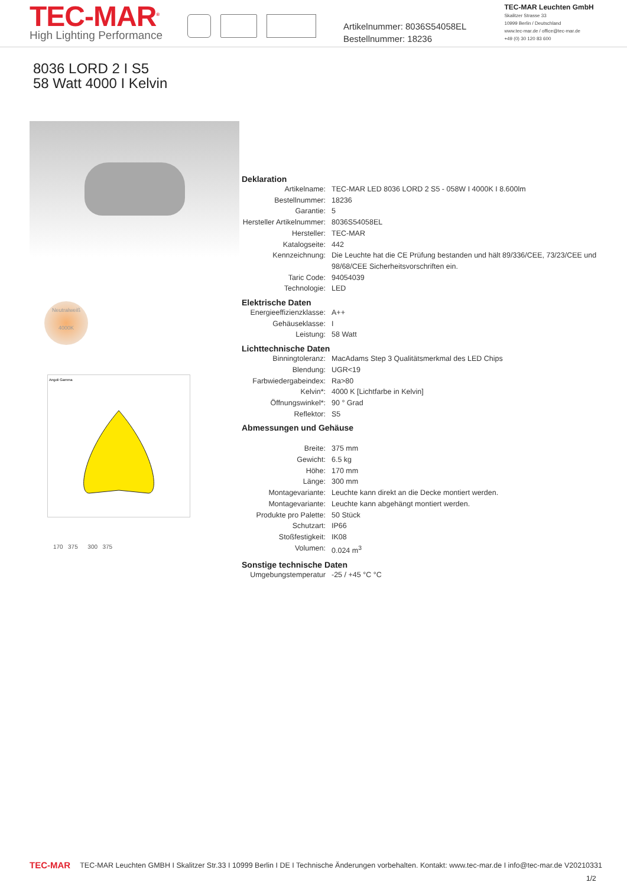TEC-MAR<sup>®</sup>
High Lighting Performance
Artikelnummer: 8036S54058EL
Bestellnummer: 18236
TEC-MAR Leuchten GmbH
Skalitzer Strasse 33
10999 Berlin / Deutschland
www.tec-mar.de / office@tec-mar.de
+49 (0) 30 120 83 600
8036 LORD 2 I S5
58 Watt 4000 I Kelvin
Neutralweiß
4000K
Angoli Gamma
170 375 300 375
Deklaration
| Artikelname: | TEC-MAR LED 8036 LORD 2 S5 - 058W I 4000K I 8.600lm |
| Bestellnummer: | 18236 |
| Garantie: | 5 |
| Hersteller Artikelnummer: | 8036S54058EL |
| Hersteller: | TEC-MAR |
| Katalogseite: | 442 |
| Kennzeichnung: | Die Leuchte hat die CE Prüfung bestanden und hält 89/336/CEE, 73/23/CEE und 98/68/CEE Sicherheitsvorschriften ein. |
| Taric Code: | 94054039 |
| Technologie: | LED |
Elektrische Daten
| Energieeffizienzklasse: | A++ |
| Gehäuseklasse: | I |
| Leistung: | 58 Watt |
Lichttechnische Daten
| Binningtoleranz: | MacAdams Step 3 Qualitätsmerkmal des LED Chips |
| Blendung: | UGR<19 |
| Farbwiedergabeindex: | Ra>80 |
| Kelvin*: | 4000 K [Lichtfarbe in Kelvin] |
| Öffnungswinkel*: | 90 ° Grad |
| Reflektor: | S5 |
Abmessungen und Gehäuse
| Breite: | 375 mm |
| Gewicht: | 6.5 kg |
| Höhe: | 170 mm |
| Länge: | 300 mm |
| Montagevariante: | Leuchte kann direkt an die Decke montiert werden. |
| Montagevariante: | Leuchte kann abgehängt montiert werden. |
| Produkte pro Palette: | 50 Stück |
| Schutzart: | IP66 |
| Stoßfestigkeit: | IK08 |
| Volumen: | 0.024 m<sup>3</sup> |
Sonstige technische Daten
| Umgebungstemperatur | -25 / +45 °C °C |
TEC-MAR
TEC-MAR Leuchten GMBH I Skalitzer Str.33 I 10999 Berlin I DE I Technische Änderungen vorbehalten. Kontakt: www.tec-mar.de I info@tec-mar.de V20210331
1/2